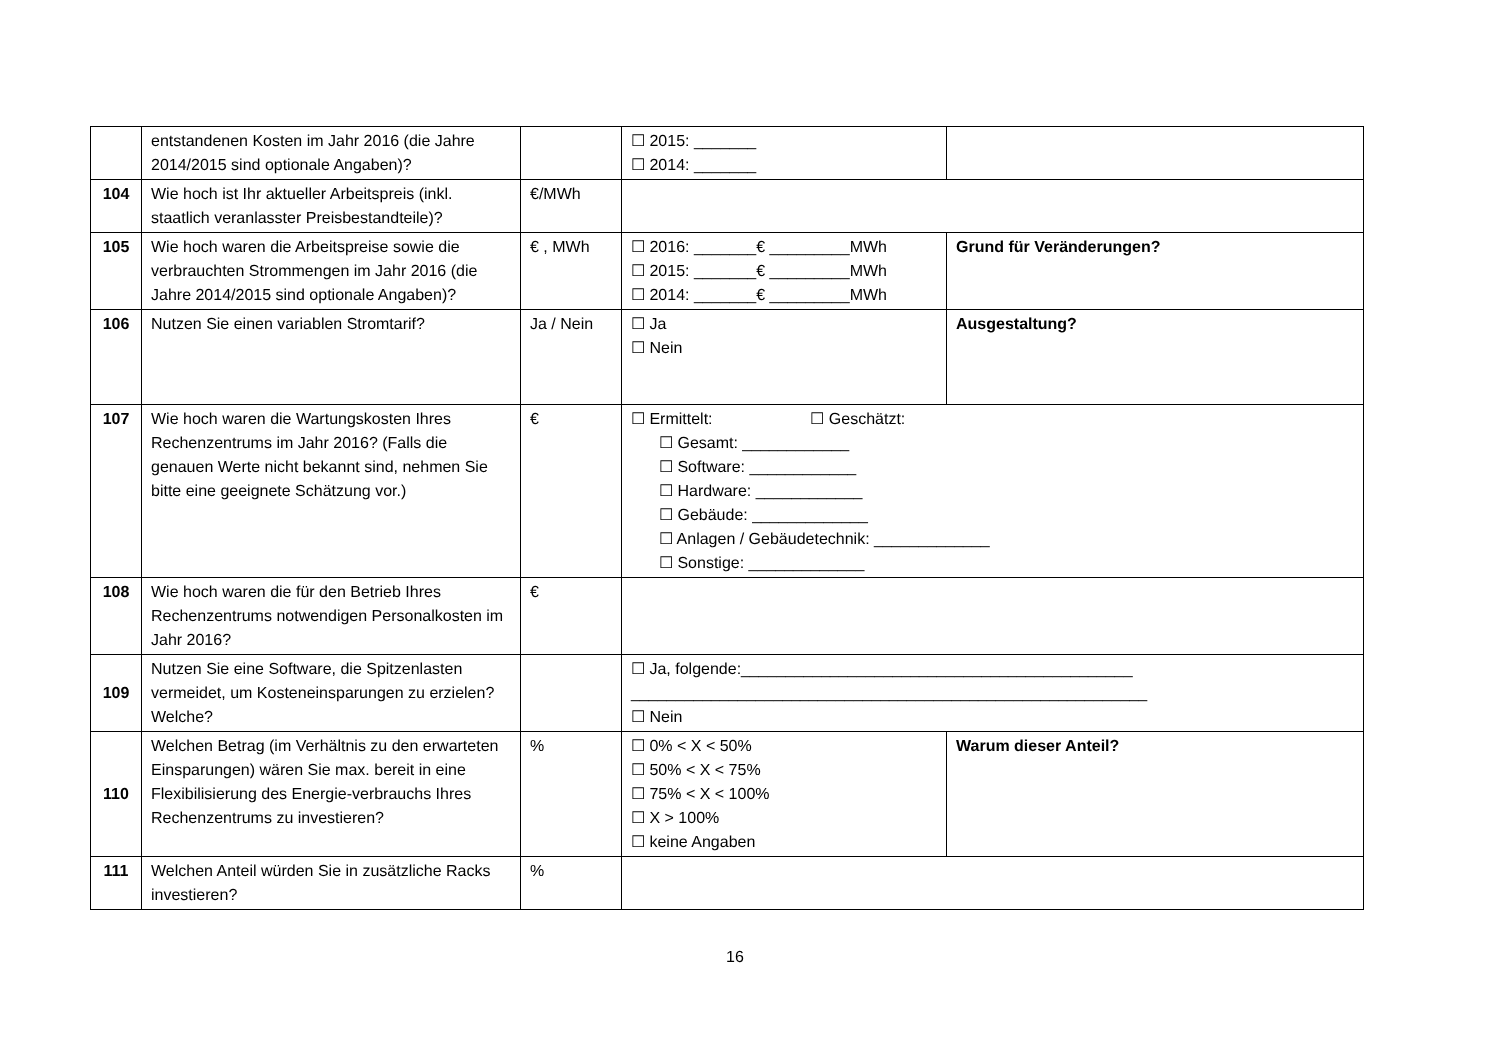| | entstandenen Kosten im Jahr 2016 (die Jahre 2014/2015 sind optionale Angaben)? | | ☐ 2015: _______ ☐ 2014: _______ | |
| 104 | Wie hoch ist Ihr aktueller Arbeitspreis (inkl. staatlich veranlasster Preisbestandteile)? | €/MWh | | |
| 105 | Wie hoch waren die Arbeitspreise sowie die verbrauchten Strommengen im Jahr 2016 (die Jahre 2014/2015 sind optionale Angaben)? | € , MWh | ☐ 2016: _______€ _________MWh ☐ 2015: _______€ _________MWh ☐ 2014: _______€ _________MWh | Grund für Veränderungen? |
| 106 | Nutzen Sie einen variablen Stromtarif? | Ja / Nein | ☐ Ja ☐ Nein | Ausgestaltung? |
| 107 | Wie hoch waren die Wartungskosten Ihres Rechenzentrums im Jahr 2016? (Falls die genauen Werte nicht bekannt sind, nehmen Sie bitte eine geeignete Schätzung vor.) | € | ☐ Ermittelt: ☐ Geschätzt: ☐ Gesamt: ____________ ☐ Software: ____________ ☐ Hardware: ____________ ☐ Gebäude: _____________ ☐ Anlagen / Gebäudetechnik: _____________ ☐ Sonstige: _____________ | |
| 108 | Wie hoch waren die für den Betrieb Ihres Rechenzentrums notwendigen Personalkosten im Jahr 2016? | € | | |
| 109 | Nutzen Sie eine Software, die Spitzenlasten vermeidet, um Kosteneinsparungen zu erzielen? Welche? | | ☐ Ja, folgende:____________________________________________ __________________________________________________________ ☐ Nein | |
| 110 | Welchen Betrag (im Verhältnis zu den erwarteten Einsparungen) wären Sie max. bereit in eine Flexibilisierung des Energie-verbrauchs Ihres Rechenzentrums zu investieren? | % | ☐ 0% < X < 50% ☐ 50% < X < 75% ☐ 75% < X < 100% ☐ X > 100% ☐ keine Angaben | Warum dieser Anteil? |
| 111 | Welchen Anteil würden Sie in zusätzliche Racks investieren? | % | | |
16